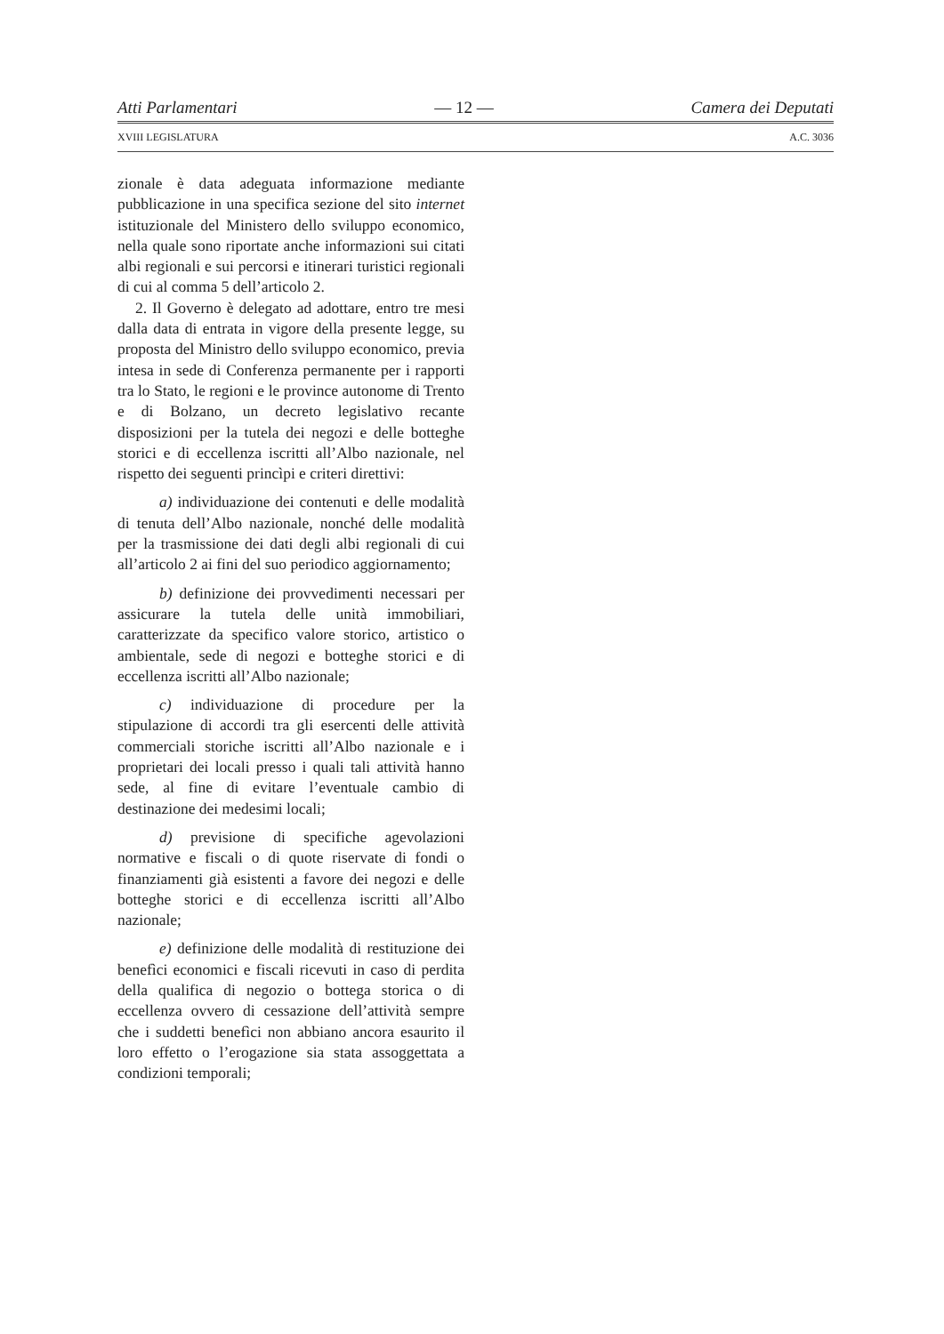Atti Parlamentari — 12 — Camera dei Deputati
XVIII LEGISLATURA A.C. 3036
zionale è data adeguata informazione mediante pubblicazione in una specifica sezione del sito internet istituzionale del Ministero dello sviluppo economico, nella quale sono riportate anche informazioni sui citati albi regionali e sui percorsi e itinerari turistici regionali di cui al comma 5 dell’articolo 2.
2. Il Governo è delegato ad adottare, entro tre mesi dalla data di entrata in vigore della presente legge, su proposta del Ministro dello sviluppo economico, previa intesa in sede di Conferenza permanente per i rapporti tra lo Stato, le regioni e le province autonome di Trento e di Bolzano, un decreto legislativo recante disposizioni per la tutela dei negozi e delle botteghe storici e di eccellenza iscritti all’Albo nazionale, nel rispetto dei seguenti princìpi e criteri direttivi:
a) individuazione dei contenuti e delle modalità di tenuta dell’Albo nazionale, nonché delle modalità per la trasmissione dei dati degli albi regionali di cui all’articolo 2 ai fini del suo periodico aggiornamento;
b) definizione dei provvedimenti necessari per assicurare la tutela delle unità immobiliari, caratterizzate da specifico valore storico, artistico o ambientale, sede di negozi e botteghe storici e di eccellenza iscritti all’Albo nazionale;
c) individuazione di procedure per la stipulazione di accordi tra gli esercenti delle attività commerciali storiche iscritti all’Albo nazionale e i proprietari dei locali presso i quali tali attività hanno sede, al fine di evitare l’eventuale cambio di destinazione dei medesimi locali;
d) previsione di specifiche agevolazioni normative e fiscali o di quote riservate di fondi o finanziamenti già esistenti a favore dei negozi e delle botteghe storici e di eccellenza iscritti all’Albo nazionale;
e) definizione delle modalità di restituzione dei benefìci economici e fiscali ricevuti in caso di perdita della qualifica di negozio o bottega storica o di eccellenza ovvero di cessazione dell’attività sempre che i suddetti benefìci non abbiano ancora esaurito il loro effetto o l’erogazione sia stata assoggettata a condizioni temporali;